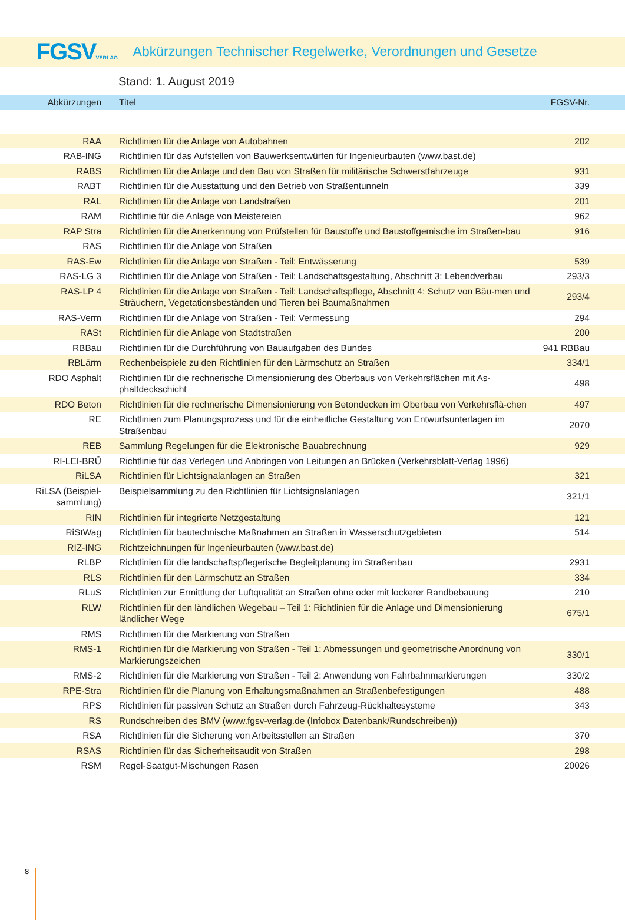FGSVVERLAG
Abkürzungen Technischer Regelwerke, Verordnungen und Gesetze
Stand: 1. August 2019
| Abkürzungen | Titel | FGSV-Nr. |
| --- | --- | --- |
| RAA | Richtlinien für die Anlage von Autobahnen | 202 |
| RAB-ING | Richtlinien für das Aufstellen von Bauwerksentwürfen für Ingenieurbauten (www.bast.de) | |
| RABS | Richtlinien für die Anlage und den Bau von Straßen für militärische Schwerstfahrzeuge | 931 |
| RABT | Richtlinien für die Ausstattung und den Betrieb von Straßentunneln | 339 |
| RAL | Richtlinien für die Anlage von Landstraßen | 201 |
| RAM | Richtlinie für die Anlage von Meistereien | 962 |
| RAP Stra | Richtlinien für die Anerkennung von Prüfstellen für Baustoffe und Baustoffgemische im Straßen-bau | 916 |
| RAS | Richtlinien für die Anlage von Straßen | |
| RAS-Ew | Richtlinien für die Anlage von Straßen - Teil: Entwässerung | 539 |
| RAS-LG 3 | Richtlinien für die Anlage von Straßen - Teil: Landschaftsgestaltung, Abschnitt 3: Lebendverbau | 293/3 |
| RAS-LP 4 | Richtlinien für die Anlage von Straßen - Teil: Landschaftspflege, Abschnitt 4: Schutz von Bäu-men und Sträuchern, Vegetationsbeständen und Tieren bei Baumaßnahmen | 293/4 |
| RAS-Verm | Richtlinien für die Anlage von Straßen - Teil: Vermessung | 294 |
| RASt | Richtlinien für die Anlage von Stadtstraßen | 200 |
| RBBau | Richtlinien für die Durchführung von Bauaufgaben des Bundes | 941 RBBau |
| RBLärm | Rechenbeispiele zu den Richtlinien für den Lärmschutz an Straßen | 334/1 |
| RDO Asphalt | Richtlinien für die rechnerische Dimensionierung des Oberbaus von Verkehrsflächen mit As-phaltdeckschicht | 498 |
| RDO Beton | Richtlinien für die rechnerische Dimensionierung von Betondecken im Oberbau von Verkehrsflä-chen | 497 |
| RE | Richtlinien zum Planungsprozess und für die einheitliche Gestaltung von Entwurfsunterlagen im Straßenbau | 2070 |
| REB | Sammlung Regelungen für die Elektronische Bauabrechnung | 929 |
| RI-LEI-BRÜ | Richtlinie für das Verlegen und Anbringen von Leitungen an Brücken (Verkehrsblatt-Verlag 1996) | |
| RiLSA | Richtlinien für Lichtsignalanlagen an Straßen | 321 |
| RiLSA (Beispiel-sammlung) | Beispielsammlung zu den Richtlinien für Lichtsignalanlagen | 321/1 |
| RIN | Richtlinien für integrierte Netzgestaltung | 121 |
| RiStWag | Richtlinien für bautechnische Maßnahmen an Straßen in Wasserschutzgebieten | 514 |
| RIZ-ING | Richtzeichnungen für Ingenieurbauten (www.bast.de) | |
| RLBP | Richtlinien für die landschaftspflegerische Begleitplanung im Straßenbau | 2931 |
| RLS | Richtlinien für den Lärmschutz an Straßen | 334 |
| RLuS | Richtlinien zur Ermittlung der Luftqualität an Straßen ohne oder mit lockerer Randbebauung | 210 |
| RLW | Richtlinien für den ländlichen Wegebau – Teil 1: Richtlinien für die Anlage und Dimensionierung ländlicher Wege | 675/1 |
| RMS | Richtlinien für die Markierung von Straßen | |
| RMS-1 | Richtlinien für die Markierung von Straßen - Teil 1: Abmessungen und geometrische Anordnung von Markierungszeichen | 330/1 |
| RMS-2 | Richtlinien für die Markierung von Straßen - Teil 2: Anwendung von Fahrbahnmarkierungen | 330/2 |
| RPE-Stra | Richtlinien für die Planung von Erhaltungsmaßnahmen an Straßenbefestigungen | 488 |
| RPS | Richtlinien für passiven Schutz an Straßen durch Fahrzeug-Rückhaltesysteme | 343 |
| RS | Rundschreiben des BMV (www.fgsv-verlag.de (Infobox Datenbank/Rundschreiben)) | |
| RSA | Richtlinien für die Sicherung von Arbeitsstellen an Straßen | 370 |
| RSAS | Richtlinien für das Sicherheitsaudit von Straßen | 298 |
| RSM | Regel-Saatgut-Mischungen Rasen | 20026 |
8